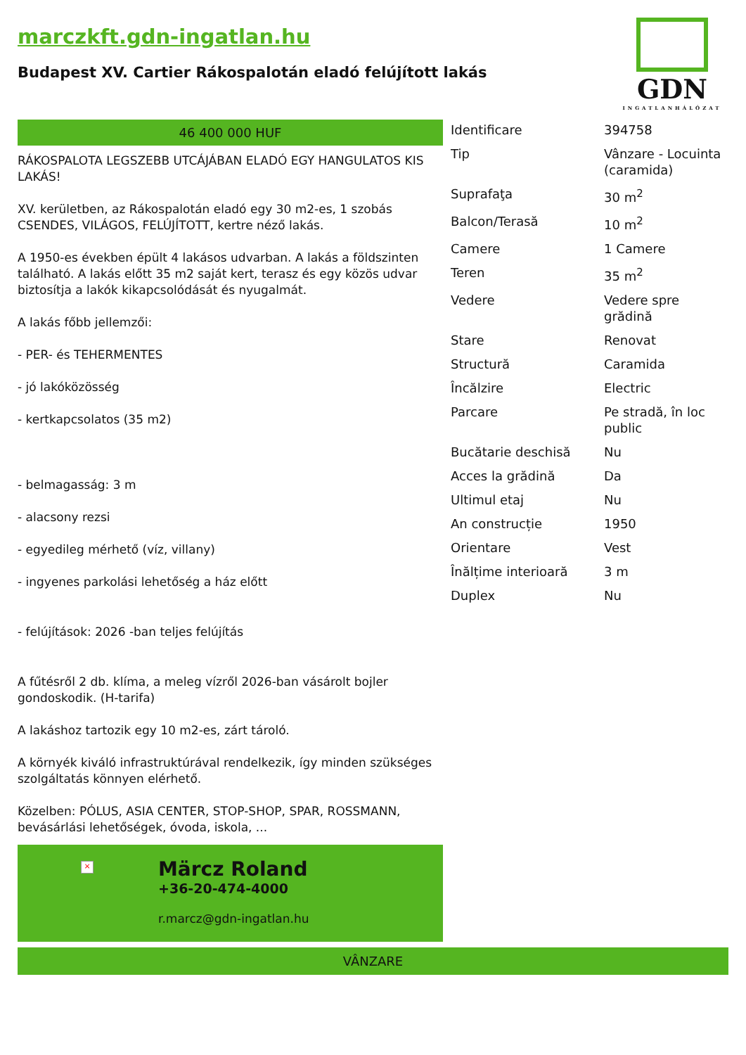marczkft.gdn-ingatlan.hu
Budapest XV. Cartier Rákospalotán eladó felújított lakás
GDN
INGATLANHÁLÓZAT
46 400 000 HUF
RÁKOSPALOTA LEGSZEBB UTCÁJÁBAN ELADÓ EGY HANGULATOS KIS LAKÁS!
XV. kerületben, az Rákospalotán eladó egy 30 m2-es, 1 szobás CSENDES, VILÁGOS, FELÚJÍTOTT, kertre néző lakás.
A 1950-es években épült 4 lakásos udvarban. A lakás a földszinten található. A lakás előtt 35 m2 saját kert, terasz és egy közös udvar biztosítja a lakók kikapcsolódását és nyugalmát.
A lakás főbb jellemzői:
- PER- és TEHERMENTES
- jó lakóközösség
- kertkapcsolatos (35 m2)
- belmagasság: 3 m
- alacsony rezsi
- egyedileg mérhető (víz, villany)
- ingyenes parkolási lehetőség a ház előtt
- felújítások: 2026 -ban teljes felújítás
A fűtésről 2 db. klíma, a meleg vízről 2026-ban vásárolt bojler gondoskodik. (H-tarifa)
A lakáshoz tartozik egy 10 m2-es, zárt tároló.
A környék kiváló infrastruktúrával rendelkezik, így minden szükséges szolgáltatás könnyen elérhető.
Közelben: PÓLUS, ASIA CENTER, STOP-SHOP, SPAR, ROSSMANN, bevásárlási lehetőségek, óvoda, iskola, ...
×
Märcz Roland
+36-20-474-4000
r.marcz@gdn-ingatlan.hu
| Identificare | 394758 |
| Tip | Vânzare - Locuinta (caramida) |
| Suprafaţa | 30 m<sup>2</sup> |
| Balcon/Terasă | 10 m<sup>2</sup> |
| Camere | 1 Camere |
| Teren | 35 m<sup>2</sup> |
| Vedere | Vedere spre grădină |
| Stare | Renovat |
| Structură | Caramida |
| Încălzire | Electric |
| Parcare | Pe stradă, în loc public |
| Bucătarie deschisă | Nu |
| Acces la grădină | Da |
| Ultimul etaj | Nu |
| An construcție | 1950 |
| Orientare | Vest |
| Înălțime interioară | 3 m |
| Duplex | Nu |
VÂNZARE